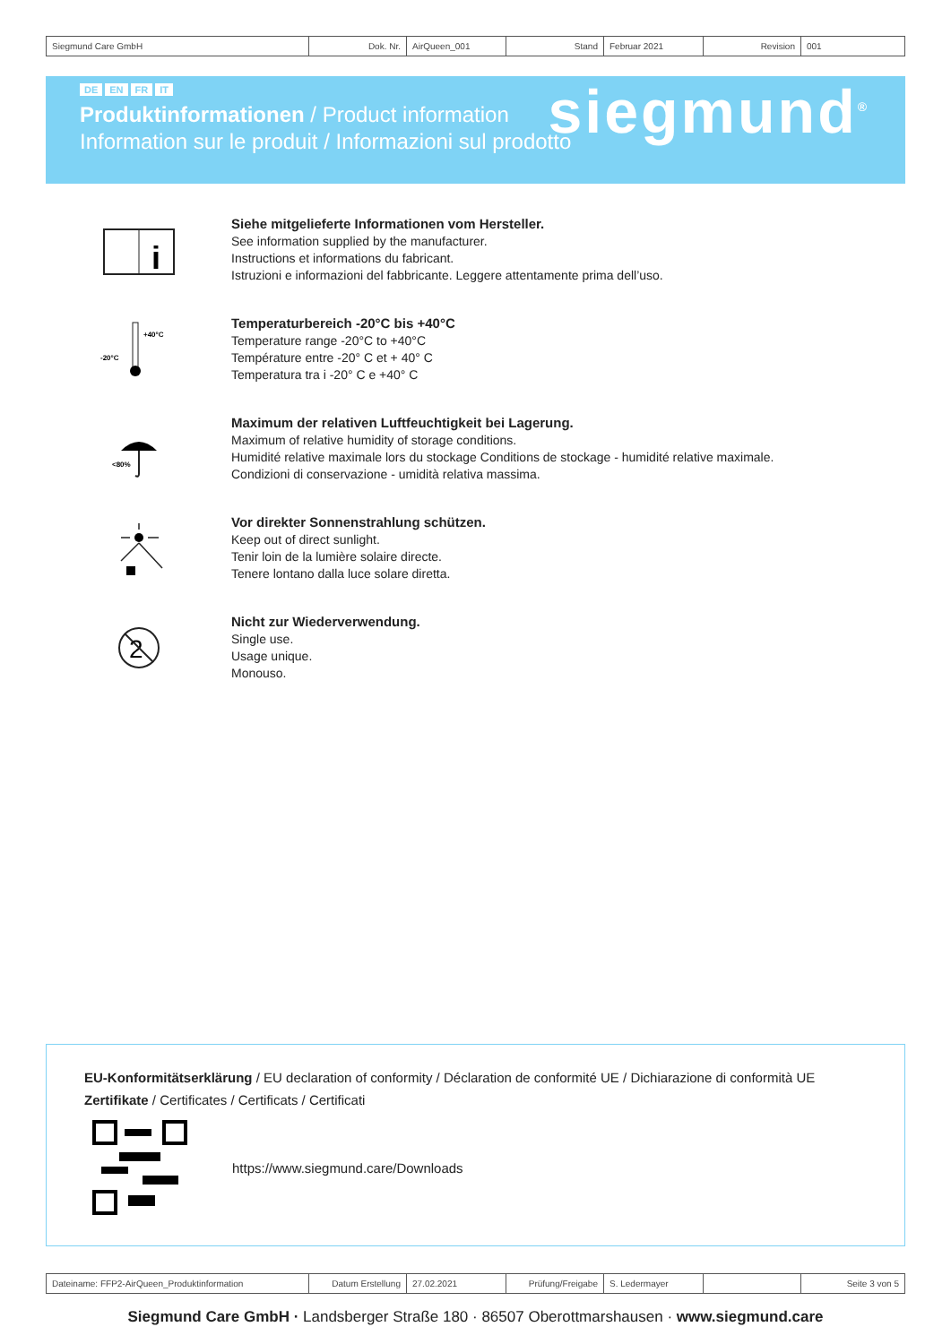| Siegmund Care GmbH | Dok. Nr. | AirQueen_001 | Stand | Februar 2021 | Revision | 001 |
DE EN FR IT
Produktinformationen / Product information
Information sur le produit / Informazioni sul prodotto
siegmund<sup>®</sup>
i
Siehe mitgelieferte Informationen vom Hersteller.
See information supplied by the manufacturer.
Instructions et informations du fabricant.
Istruzioni e informazioni del fabbricante. Leggere attentamente prima dell’uso.
+40°C
-20°C
Temperaturbereich -20°C bis +40°C
Temperature range -20°C to +40°C
Température entre -20° C et + 40° C
Temperatura tra i -20° C e +40° C
<80%
Maximum der relativen Luftfeuchtigkeit bei Lagerung.
Maximum of relative humidity of storage conditions.
Humidité relative maximale lors du stockage Conditions de stockage - humidité relative maximale.
Condizioni di conservazione - umidità relativa massima.
Vor direkter Sonnenstrahlung schützen.
Keep out of direct sunlight.
Tenir loin de la lumière solaire directe.
Tenere lontano dalla luce solare diretta.
2
Nicht zur Wiederverwendung.
Single use.
Usage unique.
Monouso.
EU-Konformitätserklärung / EU declaration of conformity / Déclaration de conformité UE / Dichiarazione di conformità UE
Zertifikate / Certificates / Certificats / Certificati
https://www.siegmund.care/Downloads
| Dateiname: FFP2-AirQueen_Produktinformation | Datum Erstellung | 27.02.2021 | Prüfung/Freigabe | S. Ledermayer | | Seite 3 von 5 |
Siegmund Care GmbH · Landsberger Straße 180 · 86507 Oberottmarshausen · www.siegmund.care